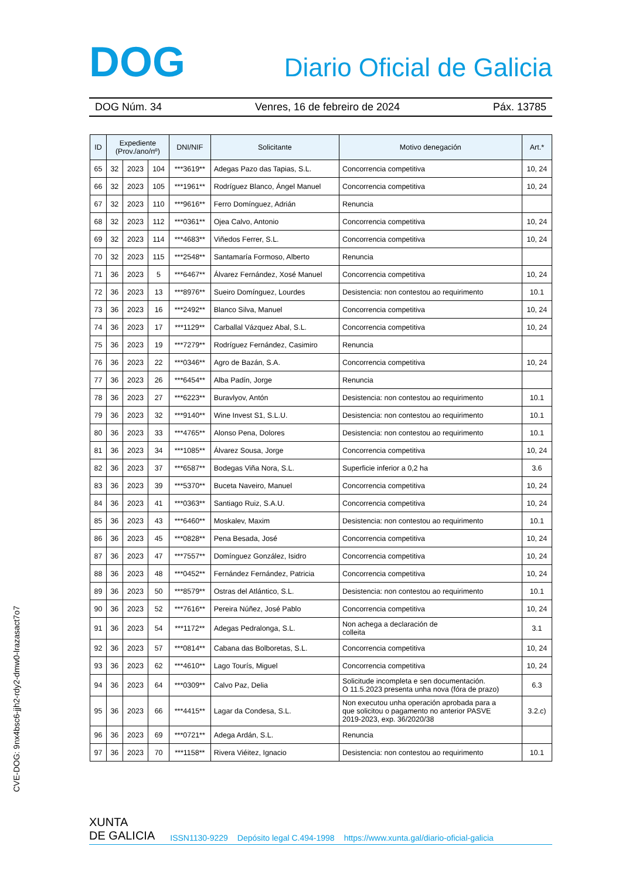DOG
Diario Oficial de Galicia
DOG Núm. 34 Venres, 16 de febreiro de 2024 Páx. 13785
| ID | Expediente (Prov./ano/nº) | | | DNI/NIF | Solicitante | Motivo denegación | Art.* |
| --- | --- | --- | --- | --- | --- | --- | --- |
| 65 | 32 | 2023 | 104 | ***3619** | Adegas Pazo das Tapias, S.L. | Concorrencia competitiva | 10, 24 |
| 66 | 32 | 2023 | 105 | ***1961** | Rodríguez Blanco, Ángel Manuel | Concorrencia competitiva | 10, 24 |
| 67 | 32 | 2023 | 110 | ***9616** | Ferro Domínguez, Adrián | Renuncia | |
| 68 | 32 | 2023 | 112 | ***0361** | Ojea Calvo, Antonio | Concorrencia competitiva | 10, 24 |
| 69 | 32 | 2023 | 114 | ***4683** | Viñedos Ferrer, S.L. | Concorrencia competitiva | 10, 24 |
| 70 | 32 | 2023 | 115 | ***2548** | Santamaría Formoso, Alberto | Renuncia | |
| 71 | 36 | 2023 | 5 | ***6467** | Álvarez Fernández, Xosé Manuel | Concorrencia competitiva | 10, 24 |
| 72 | 36 | 2023 | 13 | ***8976** | Sueiro Domínguez, Lourdes | Desistencia: non contestou ao requirimento | 10.1 |
| 73 | 36 | 2023 | 16 | ***2492** | Blanco Silva, Manuel | Concorrencia competitiva | 10, 24 |
| 74 | 36 | 2023 | 17 | ***1129** | Carballal Vázquez Abal, S.L. | Concorrencia competitiva | 10, 24 |
| 75 | 36 | 2023 | 19 | ***7279** | Rodríguez Fernández, Casimiro | Renuncia | |
| 76 | 36 | 2023 | 22 | ***0346** | Agro de Bazán, S.A. | Concorrencia competitiva | 10, 24 |
| 77 | 36 | 2023 | 26 | ***6454** | Alba Padín, Jorge | Renuncia | |
| 78 | 36 | 2023 | 27 | ***6223** | Buravlyov, Antón | Desistencia: non contestou ao requirimento | 10.1 |
| 79 | 36 | 2023 | 32 | ***9140** | Wine Invest S1, S.L.U. | Desistencia: non contestou ao requirimento | 10.1 |
| 80 | 36 | 2023 | 33 | ***4765** | Alonso Pena, Dolores | Desistencia: non contestou ao requirimento | 10.1 |
| 81 | 36 | 2023 | 34 | ***1085** | Álvarez Sousa, Jorge | Concorrencia competitiva | 10, 24 |
| 82 | 36 | 2023 | 37 | ***6587** | Bodegas Viña Nora, S.L. | Superficie inferior a 0,2 ha | 3.6 |
| 83 | 36 | 2023 | 39 | ***5370** | Buceta Naveiro, Manuel | Concorrencia competitiva | 10, 24 |
| 84 | 36 | 2023 | 41 | ***0363** | Santiago Ruiz, S.A.U. | Concorrencia competitiva | 10, 24 |
| 85 | 36 | 2023 | 43 | ***6460** | Moskalev, Maxim | Desistencia: non contestou ao requirimento | 10.1 |
| 86 | 36 | 2023 | 45 | ***0828** | Pena Besada, José | Concorrencia competitiva | 10, 24 |
| 87 | 36 | 2023 | 47 | ***7557** | Domínguez González, Isidro | Concorrencia competitiva | 10, 24 |
| 88 | 36 | 2023 | 48 | ***0452** | Fernández Fernández, Patricia | Concorrencia competitiva | 10, 24 |
| 89 | 36 | 2023 | 50 | ***8579** | Ostras del Atlántico, S.L. | Desistencia: non contestou ao requirimento | 10.1 |
| 90 | 36 | 2023 | 52 | ***7616** | Pereira Núñez, José Pablo | Concorrencia competitiva | 10, 24 |
| 91 | 36 | 2023 | 54 | ***1172** | Adegas Pedralonga, S.L. | Non achega a declaración de colleita | 3.1 |
| 92 | 36 | 2023 | 57 | ***0814** | Cabana das Bolboretas, S.L. | Concorrencia competitiva | 10, 24 |
| 93 | 36 | 2023 | 62 | ***4610** | Lago Tourís, Miguel | Concorrencia competitiva | 10, 24 |
| 94 | 36 | 2023 | 64 | ***0309** | Calvo Paz, Delia | Solicitude incompleta e sen documentación. O 11.5.2023 presenta unha nova (fóra de prazo) | 6.3 |
| 95 | 36 | 2023 | 66 | ***4415** | Lagar da Condesa, S.L. | Non executou unha operación aprobada para a que solicitou o pagamento no anterior PASVE 2019-2023, exp. 36/2020/38 | 3.2.c) |
| 96 | 36 | 2023 | 69 | ***0721** | Adega Ardán, S.L. | Renuncia | |
| 97 | 36 | 2023 | 70 | ***1158** | Rivera Viéitez, Ignacio | Desistencia: non contestou ao requirimento | 10.1 |
CVE-DOG: 9nx4bsc6-jjh2-rdy2-dmw0-lrazasact7o7
XUNTA
DE GALICIA ISSN1130-9229 Depósito legal C.494-1998 https://www.xunta.gal/diario-oficial-galicia